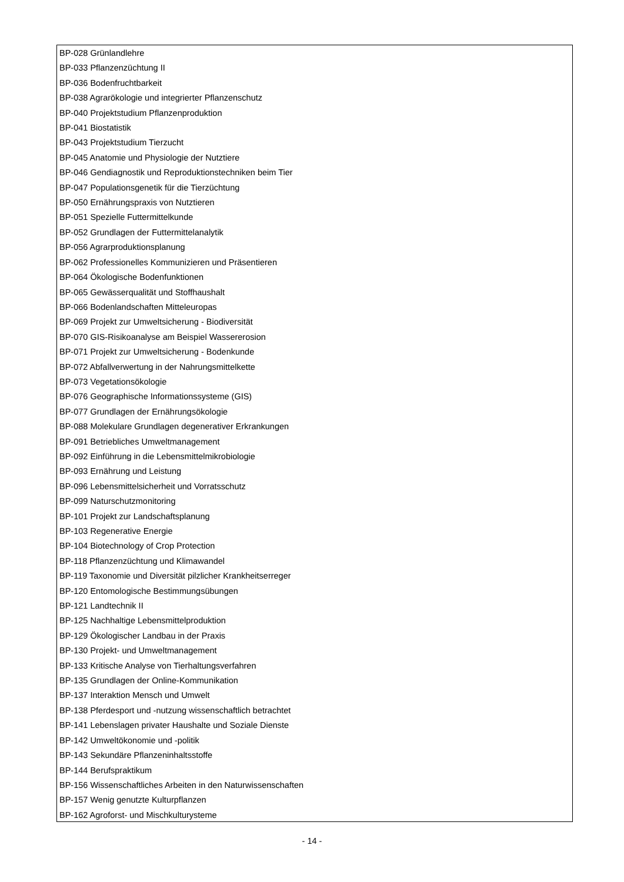BP-028 Grünlandlehre
BP-033 Pflanzenzüchtung II
BP-036 Bodenfruchtbarkeit
BP-038 Agrarökologie und integrierter Pflanzenschutz
BP-040 Projektstudium Pflanzenproduktion
BP-041 Biostatistik
BP-043 Projektstudium Tierzucht
BP-045 Anatomie und Physiologie der Nutztiere
BP-046 Gendiagnostik und Reproduktionstechniken beim Tier
BP-047 Populationsgenetik für die Tierzüchtung
BP-050 Ernährungspraxis von Nutztieren
BP-051 Spezielle Futtermittelkunde
BP-052 Grundlagen der Futtermittelanalytik
BP-056 Agrarproduktionsplanung
BP-062 Professionelles Kommunizieren und Präsentieren
BP-064 Ökologische Bodenfunktionen
BP-065 Gewässerqualität und Stoffhaushalt
BP-066 Bodenlandschaften Mitteleuropas
BP-069 Projekt zur Umweltsicherung - Biodiversität
BP-070 GIS-Risikoanalyse am Beispiel Wassererosion
BP-071 Projekt zur Umweltsicherung - Bodenkunde
BP-072 Abfallverwertung in der Nahrungsmittelkette
BP-073 Vegetationsökologie
BP-076 Geographische Informationssysteme (GIS)
BP-077 Grundlagen der Ernährungsökologie
BP-088 Molekulare Grundlagen degenerativer Erkrankungen
BP-091 Betriebliches Umweltmanagement
BP-092 Einführung in die Lebensmittelmikrobiologie
BP-093 Ernährung und Leistung
BP-096 Lebensmittelsicherheit und Vorratsschutz
BP-099 Naturschutzmonitoring
BP-101 Projekt zur Landschaftsplanung
BP-103 Regenerative Energie
BP-104 Biotechnology of Crop Protection
BP-118 Pflanzenzüchtung und Klimawandel
BP-119 Taxonomie und Diversität pilzlicher Krankheitserreger
BP-120 Entomologische Bestimmungsübungen
BP-121 Landtechnik II
BP-125 Nachhaltige Lebensmittelproduktion
BP-129 Ökologischer Landbau in der Praxis
BP-130 Projekt- und Umweltmanagement
BP-133 Kritische Analyse von Tierhaltungsverfahren
BP-135 Grundlagen der Online-Kommunikation
BP-137 Interaktion Mensch und Umwelt
BP-138 Pferdesport und -nutzung wissenschaftlich betrachtet
BP-141 Lebenslagen privater Haushalte und Soziale Dienste
BP-142 Umweltökonomie und -politik
BP-143 Sekundäre Pflanzeninhaltsstoffe
BP-144 Berufspraktikum
BP-156 Wissenschaftliches Arbeiten in den Naturwissenschaften
BP-157 Wenig genutzte Kulturpflanzen
BP-162 Agroforst- und Mischkulturysteme
- 14 -